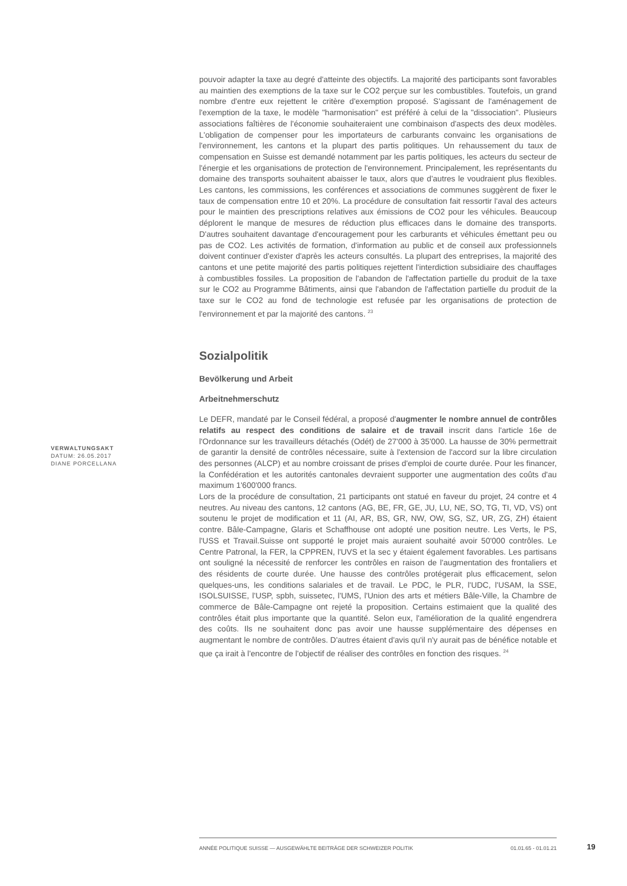VERWALTUNGSAKT
DATUM: 26.05.2017
DIANE PORCELLANA
pouvoir adapter la taxe au degré d'atteinte des objectifs. La majorité des participants sont favorables au maintien des exemptions de la taxe sur le CO2 perçue sur les combustibles. Toutefois, un grand nombre d'entre eux rejettent le critère d'exemption proposé. S'agissant de l'aménagement de l'exemption de la taxe, le modèle "harmonisation" est préféré à celui de la "dissociation". Plusieurs associations faîtières de l'économie souhaiteraient une combinaison d'aspects des deux modèles. L'obligation de compenser pour les importateurs de carburants convainc les organisations de l'environnement, les cantons et la plupart des partis politiques. Un rehaussement du taux de compensation en Suisse est demandé notamment par les partis politiques, les acteurs du secteur de l'énergie et les organisations de protection de l'environnement. Principalement, les représentants du domaine des transports souhaitent abaisser le taux, alors que d'autres le voudraient plus flexibles. Les cantons, les commissions, les conférences et associations de communes suggèrent de fixer le taux de compensation entre 10 et 20%. La procédure de consultation fait ressortir l'aval des acteurs pour le maintien des prescriptions relatives aux émissions de CO2 pour les véhicules. Beaucoup déplorent le manque de mesures de réduction plus efficaces dans le domaine des transports. D'autres souhaitent davantage d'encouragement pour les carburants et véhicules émettant peu ou pas de CO2. Les activités de formation, d'information au public et de conseil aux professionnels doivent continuer d'exister d'après les acteurs consultés. La plupart des entreprises, la majorité des cantons et une petite majorité des partis politiques rejettent l'interdiction subsidiaire des chauffages à combustibles fossiles. La proposition de l'abandon de l'affectation partielle du produit de la taxe sur le CO2 au Programme Bâtiments, ainsi que l'abandon de l'affectation partielle du produit de la taxe sur le CO2 au fond de technologie est refusée par les organisations de protection de l'environnement et par la majorité des cantons. <sup>23</sup>
Sozialpolitik
Bevölkerung und Arbeit
Arbeitnehmerschutz
Le DEFR, mandaté par le Conseil fédéral, a proposé d'augmenter le nombre annuel de contrôles relatifs au respect des conditions de salaire et de travail inscrit dans l'article 16e de l'Ordonnance sur les travailleurs détachés (Odét) de 27'000 à 35'000. La hausse de 30% permettrait de garantir la densité de contrôles nécessaire, suite à l'extension de l'accord sur la libre circulation des personnes (ALCP) et au nombre croissant de prises d'emploi de courte durée. Pour les financer, la Confédération et les autorités cantonales devraient supporter une augmentation des coûts d'au maximum 1'600'000 francs.
Lors de la procédure de consultation, 21 participants ont statué en faveur du projet, 24 contre et 4 neutres. Au niveau des cantons, 12 cantons (AG, BE, FR, GE, JU, LU, NE, SO, TG, TI, VD, VS) ont soutenu le projet de modification et 11 (AI, AR, BS, GR, NW, OW, SG, SZ, UR, ZG, ZH) étaient contre. Bâle-Campagne, Glaris et Schaffhouse ont adopté une position neutre. Les Verts, le PS, l'USS et Travail.Suisse ont supporté le projet mais auraient souhaité avoir 50'000 contrôles. Le Centre Patronal, la FER, la CPPREN, l'UVS et la sec y étaient également favorables. Les partisans ont souligné la nécessité de renforcer les contrôles en raison de l'augmentation des frontaliers et des résidents de courte durée. Une hausse des contrôles protégerait plus efficacement, selon quelques-uns, les conditions salariales et de travail. Le PDC, le PLR, l'UDC, l'USAM, la SSE, ISOLSUISSE, l'USP, spbh, suissetec, l'UMS, l'Union des arts et métiers Bâle-Ville, la Chambre de commerce de Bâle-Campagne ont rejeté la proposition. Certains estimaient que la qualité des contrôles était plus importante que la quantité. Selon eux, l'amélioration de la qualité engendrera des coûts. Ils ne souhaitent donc pas avoir une hausse supplémentaire des dépenses en augmentant le nombre de contrôles. D'autres étaient d'avis qu'il n'y aurait pas de bénéfice notable et que ça irait à l'encontre de l'objectif de réaliser des contrôles en fonction des risques. <sup>24</sup>
ANNÉE POLITIQUE SUISSE — AUSGEWÄHLTE BEITRÄGE DER SCHWEIZER POLITIK 01.01.65 - 01.01.21
19